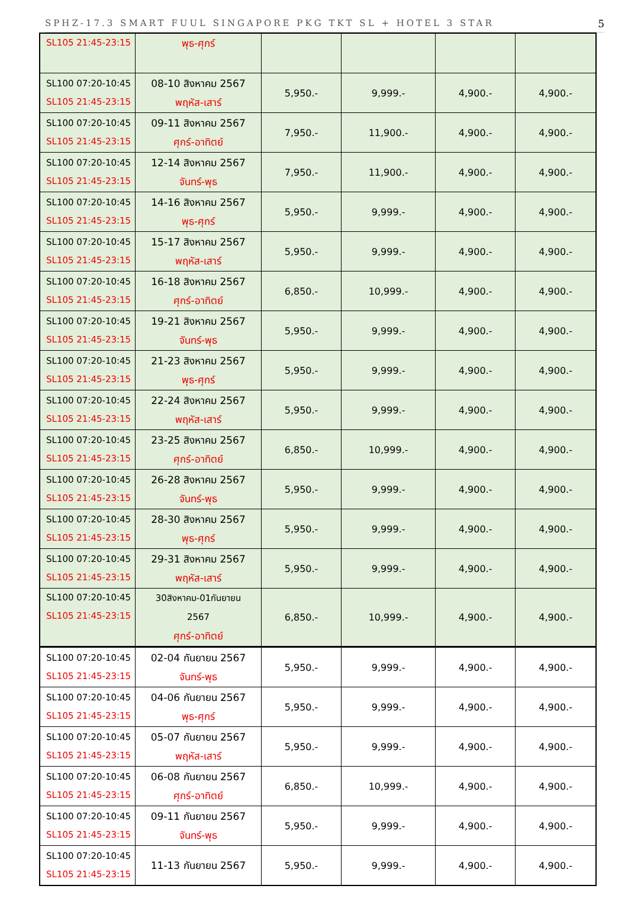SPHZ-17.3 SMART FUUL SINGAPORE PKG TKT SL + HOTEL 3 STAR 5
| SL105 21:45-23:15 | พุธ-ศุกร์ | | | | |
| SL100 07:20-10:45 SL105 21:45-23:15 | 08-10 สิงหาคม 2567 พฤหัส-เสาร์ | 5,950.- | 9,999.- | 4,900.- | 4,900.- |
| SL100 07:20-10:45 SL105 21:45-23:15 | 09-11 สิงหาคม 2567 ศุกร์-อาทิตย์ | 7,950.- | 11,900.- | 4,900.- | 4,900.- |
| SL100 07:20-10:45 SL105 21:45-23:15 | 12-14 สิงหาคม 2567 จันทร์-พุธ | 7,950.- | 11,900.- | 4,900.- | 4,900.- |
| SL100 07:20-10:45 SL105 21:45-23:15 | 14-16 สิงหาคม 2567 พุธ-ศุกร์ | 5,950.- | 9,999.- | 4,900.- | 4,900.- |
| SL100 07:20-10:45 SL105 21:45-23:15 | 15-17 สิงหาคม 2567 พฤหัส-เสาร์ | 5,950.- | 9,999.- | 4,900.- | 4,900.- |
| SL100 07:20-10:45 SL105 21:45-23:15 | 16-18 สิงหาคม 2567 ศุกร์-อาทิตย์ | 6,850.- | 10,999.- | 4,900.- | 4,900.- |
| SL100 07:20-10:45 SL105 21:45-23:15 | 19-21 สิงหาคม 2567 จันทร์-พุธ | 5,950.- | 9,999.- | 4,900.- | 4,900.- |
| SL100 07:20-10:45 SL105 21:45-23:15 | 21-23 สิงหาคม 2567 พุธ-ศุกร์ | 5,950.- | 9,999.- | 4,900.- | 4,900.- |
| SL100 07:20-10:45 SL105 21:45-23:15 | 22-24 สิงหาคม 2567 พฤหัส-เสาร์ | 5,950.- | 9,999.- | 4,900.- | 4,900.- |
| SL100 07:20-10:45 SL105 21:45-23:15 | 23-25 สิงหาคม 2567 ศุกร์-อาทิตย์ | 6,850.- | 10,999.- | 4,900.- | 4,900.- |
| SL100 07:20-10:45 SL105 21:45-23:15 | 26-28 สิงหาคม 2567 จันทร์-พุธ | 5,950.- | 9,999.- | 4,900.- | 4,900.- |
| SL100 07:20-10:45 SL105 21:45-23:15 | 28-30 สิงหาคม 2567 พุธ-ศุกร์ | 5,950.- | 9,999.- | 4,900.- | 4,900.- |
| SL100 07:20-10:45 SL105 21:45-23:15 | 29-31 สิงหาคม 2567 พฤหัส-เสาร์ | 5,950.- | 9,999.- | 4,900.- | 4,900.- |
| SL100 07:20-10:45 SL105 21:45-23:15 | 30สิงหาคม-01กันยายน 2567 ศุกร์-อาทิตย์ | 6,850.- | 10,999.- | 4,900.- | 4,900.- |
| SL100 07:20-10:45 SL105 21:45-23:15 | 02-04 กันยายน 2567 จันทร์-พุธ | 5,950.- | 9,999.- | 4,900.- | 4,900.- |
| SL100 07:20-10:45 SL105 21:45-23:15 | 04-06 กันยายน 2567 พุธ-ศุกร์ | 5,950.- | 9,999.- | 4,900.- | 4,900.- |
| SL100 07:20-10:45 SL105 21:45-23:15 | 05-07 กันยายน 2567 พฤหัส-เสาร์ | 5,950.- | 9,999.- | 4,900.- | 4,900.- |
| SL100 07:20-10:45 SL105 21:45-23:15 | 06-08 กันยายน 2567 ศุกร์-อาทิตย์ | 6,850.- | 10,999.- | 4,900.- | 4,900.- |
| SL100 07:20-10:45 SL105 21:45-23:15 | 09-11 กันยายน 2567 จันทร์-พุธ | 5,950.- | 9,999.- | 4,900.- | 4,900.- |
| SL100 07:20-10:45 SL105 21:45-23:15 | 11-13 กันยายน 2567 | 5,950.- | 9,999.- | 4,900.- | 4,900.- |